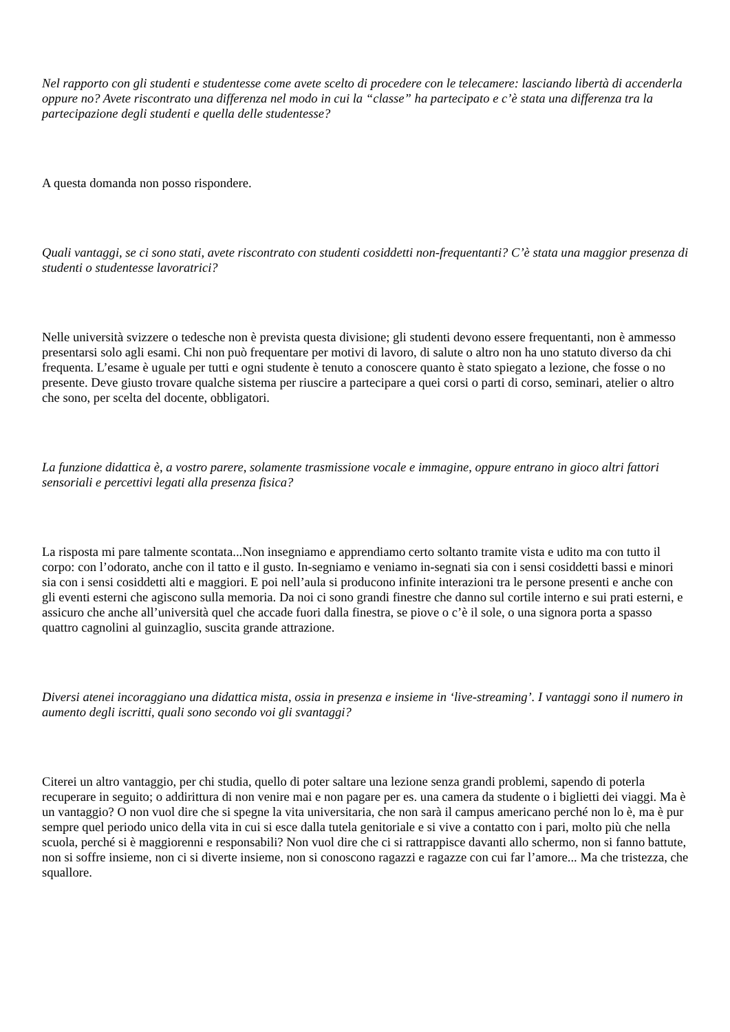Nel rapporto con gli studenti e studentesse come avete scelto di procedere con le telecamere: lasciando libertà di accenderla oppure no? Avete riscontrato una differenza nel modo in cui la “classe” ha partecipato e c’è stata una differenza tra la partecipazione degli studenti e quella delle studentesse?
A questa domanda non posso rispondere.
Quali vantaggi, se ci sono stati, avete riscontrato con studenti cosiddetti non-frequentanti? C’è stata una maggior presenza di studenti o studentesse lavoratrici?
Nelle università svizzere o tedesche non è prevista questa divisione; gli studenti devono essere frequentanti, non è ammesso presentarsi solo agli esami. Chi non può frequentare per motivi di lavoro, di salute o altro non ha uno statuto diverso da chi frequenta. L’esame è uguale per tutti e ogni studente è tenuto a conoscere quanto è stato spiegato a lezione, che fosse o no presente. Deve giusto trovare qualche sistema per riuscire a partecipare a quei corsi o parti di corso, seminari, atelier o altro che sono, per scelta del docente, obbligatori.
La funzione didattica è, a vostro parere, solamente trasmissione vocale e immagine, oppure entrano in gioco altri fattori sensoriali e percettivi legati alla presenza fisica?
La risposta mi pare talmente scontata...Non insegniamo e apprendiamo certo soltanto tramite vista e udito ma con tutto il corpo: con l’odorato, anche con il tatto e il gusto. In-segniamo e veniamo in-segnati sia con i sensi cosiddetti bassi e minori sia con i sensi cosiddetti alti e maggiori. E poi nell’aula si producono infinite interazioni tra le persone presenti e anche con gli eventi esterni che agiscono sulla memoria. Da noi ci sono grandi finestre che danno sul cortile interno e sui prati esterni, e assicuro che anche all’università quel che accade fuori dalla finestra, se piove o c’è il sole, o una signora porta a spasso quattro cagnolini al guinzaglio, suscita grande attrazione.
Diversi atenei incoraggiano una didattica mista, ossia in presenza e insieme in ‘live-streaming’. I vantaggi sono il numero in aumento degli iscritti, quali sono secondo voi gli svantaggi?
Citerei un altro vantaggio, per chi studia, quello di poter saltare una lezione senza grandi problemi, sapendo di poterla recuperare in seguito; o addirittura di non venire mai e non pagare per es. una camera da studente o i biglietti dei viaggi. Ma è un vantaggio? O non vuol dire che si spegne la vita universitaria, che non sarà il campus americano perché non lo è, ma è pur sempre quel periodo unico della vita in cui si esce dalla tutela genitoriale e si vive a contatto con i pari, molto più che nella scuola, perché si è maggiorenni e responsabili? Non vuol dire che ci si rattrappisce davanti allo schermo, non si fanno battute, non si soffre insieme, non ci si diverte insieme, non si conoscono ragazzi e ragazze con cui far l’amore... Ma che tristezza, che squallore.